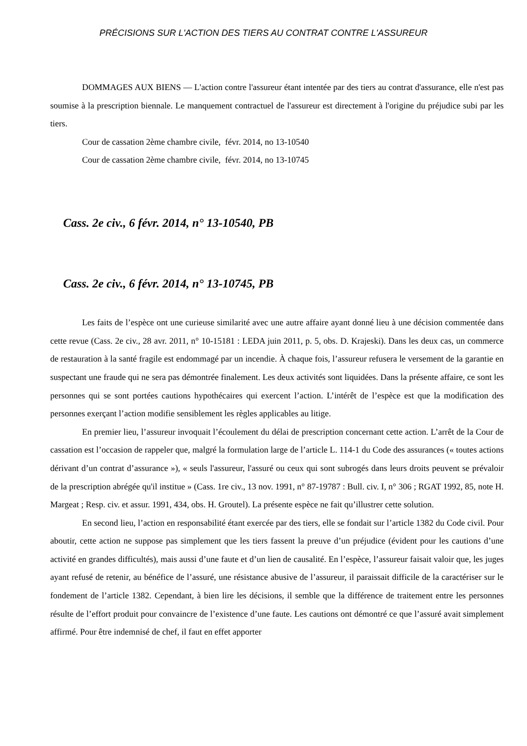PRÉCISIONS SUR L'ACTION DES TIERS AU CONTRAT CONTRE L'ASSUREUR
DOMMAGES AUX BIENS — L'action contre l'assureur étant intentée par des tiers au contrat d'assurance, elle n'est pas soumise à la prescription biennale. Le manquement contractuel de l'assureur est directement à l'origine du préjudice subi par les tiers.
Cour de cassation 2ème chambre civile, févr. 2014, no 13-10540
Cour de cassation 2ème chambre civile, févr. 2014, no 13-10745
Cass. 2e civ., 6 févr. 2014, n° 13-10540, PB
Cass. 2e civ., 6 févr. 2014, n° 13-10745, PB
Les faits de l’espèce ont une curieuse similarité avec une autre affaire ayant donné lieu à une décision commentée dans cette revue (Cass. 2e civ., 28 avr. 2011, n° 10-15181 : LEDA juin 2011, p. 5, obs. D. Krajeski). Dans les deux cas, un commerce de restauration à la santé fragile est endommagé par un incendie. À chaque fois, l’assureur refusera le versement de la garantie en suspectant une fraude qui ne sera pas démontrée finalement. Les deux activités sont liquidées. Dans la présente affaire, ce sont les personnes qui se sont portées cautions hypothécaires qui exercent l’action. L’intérêt de l’espèce est que la modification des personnes exerçant l’action modifie sensiblement les règles applicables au litige.
En premier lieu, l’assureur invoquait l’écoulement du délai de prescription concernant cette action. L’arrêt de la Cour de cassation est l’occasion de rappeler que, malgré la formulation large de l’article L. 114-1 du Code des assurances (« toutes actions dérivant d’un contrat d’assurance »), « seuls l'assureur, l'assuré ou ceux qui sont subrogés dans leurs droits peuvent se prévaloir de la prescription abrégée qu'il institue » (Cass. 1re civ., 13 nov. 1991, n° 87-19787 : Bull. civ. I, n° 306 ; RGAT 1992, 85, note H. Margeat ; Resp. civ. et assur. 1991, 434, obs. H. Groutel). La présente espèce ne fait qu’illustrer cette solution.
En second lieu, l’action en responsabilité étant exercée par des tiers, elle se fondait sur l’article 1382 du Code civil. Pour aboutir, cette action ne suppose pas simplement que les tiers fassent la preuve d’un préjudice (évident pour les cautions d’une activité en grandes difficultés), mais aussi d’une faute et d’un lien de causalité. En l’espèce, l’assureur faisait valoir que, les juges ayant refusé de retenir, au bénéfice de l’assuré, une résistance abusive de l’assureur, il paraissait difficile de la caractériser sur le fondement de l’article 1382. Cependant, à bien lire les décisions, il semble que la différence de traitement entre les personnes résulte de l’effort produit pour convaincre de l’existence d’une faute. Les cautions ont démontré ce que l’assuré avait simplement affirmé. Pour être indemnisé de chef, il faut en effet apporter